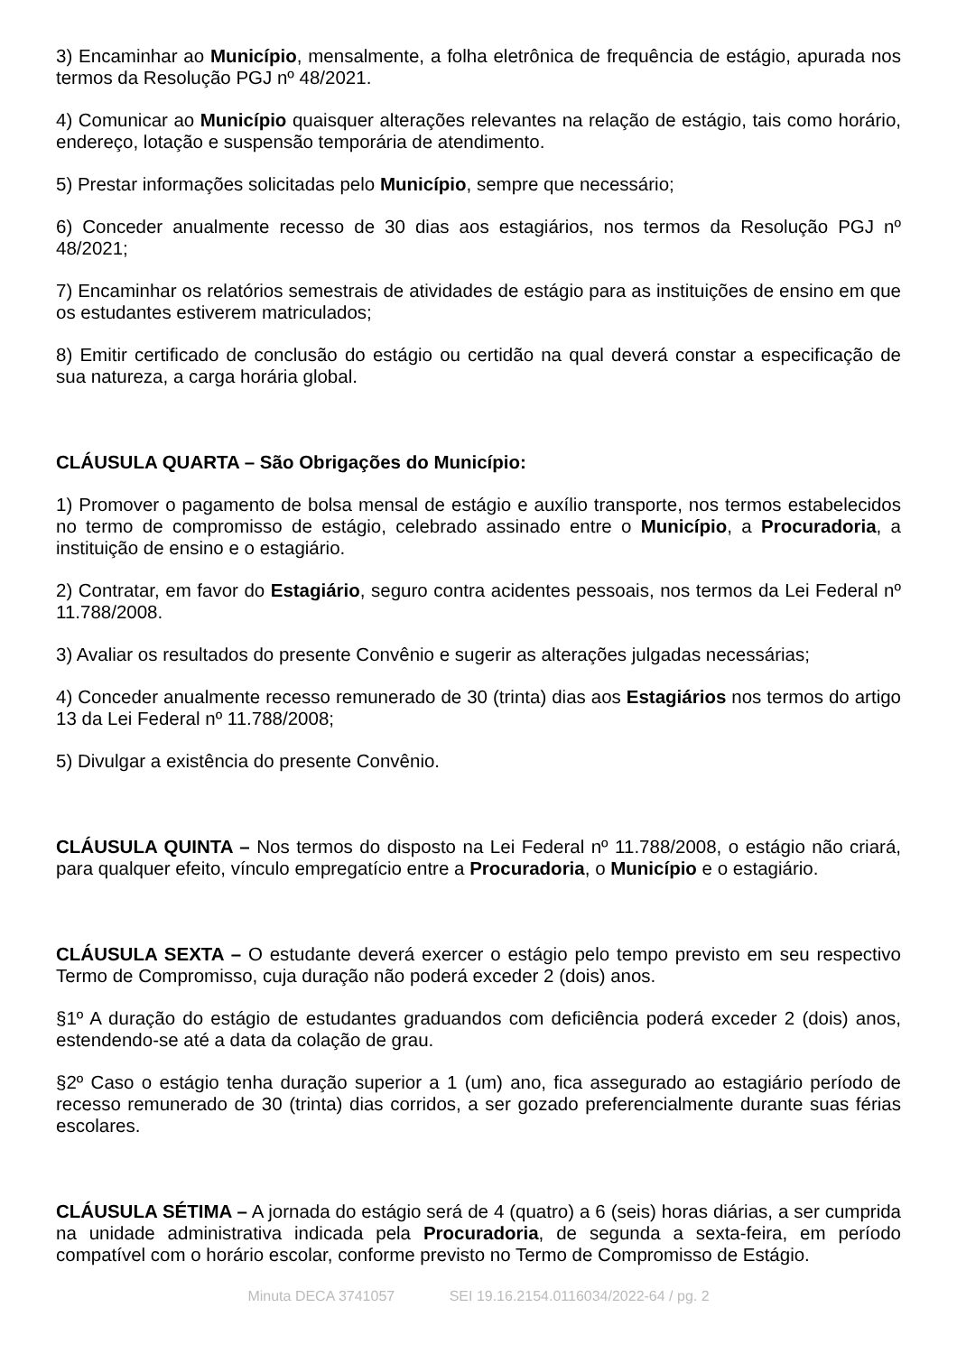3) Encaminhar ao Município, mensalmente, a folha eletrônica de frequência de estágio, apurada nos termos da Resolução PGJ nº 48/2021.
4) Comunicar ao Município quaisquer alterações relevantes na relação de estágio, tais como horário, endereço, lotação e suspensão temporária de atendimento.
5) Prestar informações solicitadas pelo Município, sempre que necessário;
6) Conceder anualmente recesso de 30 dias aos estagiários, nos termos da Resolução PGJ nº 48/2021;
7) Encaminhar os relatórios semestrais de atividades de estágio para as instituições de ensino em que os estudantes estiverem matriculados;
8) Emitir certificado de conclusão do estágio ou certidão na qual deverá constar a especificação de sua natureza, a carga horária global.
CLÁUSULA QUARTA – São Obrigações do Município:
1) Promover o pagamento de bolsa mensal de estágio e auxílio transporte, nos termos estabelecidos no termo de compromisso de estágio, celebrado assinado entre o Município, a Procuradoria, a instituição de ensino e o estagiário.
2) Contratar, em favor do Estagiário, seguro contra acidentes pessoais, nos termos da Lei Federal nº 11.788/2008.
3) Avaliar os resultados do presente Convênio e sugerir as alterações julgadas necessárias;
4) Conceder anualmente recesso remunerado de 30 (trinta) dias aos Estagiários nos termos do artigo 13 da Lei Federal nº 11.788/2008;
5) Divulgar a existência do presente Convênio.
CLÁUSULA QUINTA – Nos termos do disposto na Lei Federal nº 11.788/2008, o estágio não criará, para qualquer efeito, vínculo empregatício entre a Procuradoria, o Município e o estagiário.
CLÁUSULA SEXTA – O estudante deverá exercer o estágio pelo tempo previsto em seu respectivo Termo de Compromisso, cuja duração não poderá exceder 2 (dois) anos.
§1º A duração do estágio de estudantes graduandos com deficiência poderá exceder 2 (dois) anos, estendendo-se até a data da colação de grau.
§2º Caso o estágio tenha duração superior a 1 (um) ano, fica assegurado ao estagiário período de recesso remunerado de 30 (trinta) dias corridos, a ser gozado preferencialmente durante suas férias escolares.
CLÁUSULA SÉTIMA – A jornada do estágio será de 4 (quatro) a 6 (seis) horas diárias, a ser cumprida na unidade administrativa indicada pela Procuradoria, de segunda a sexta-feira, em período compatível com o horário escolar, conforme previsto no Termo de Compromisso de Estágio.
Minuta DECA 3741057 SEI 19.16.2154.0116034/2022-64 / pg. 2